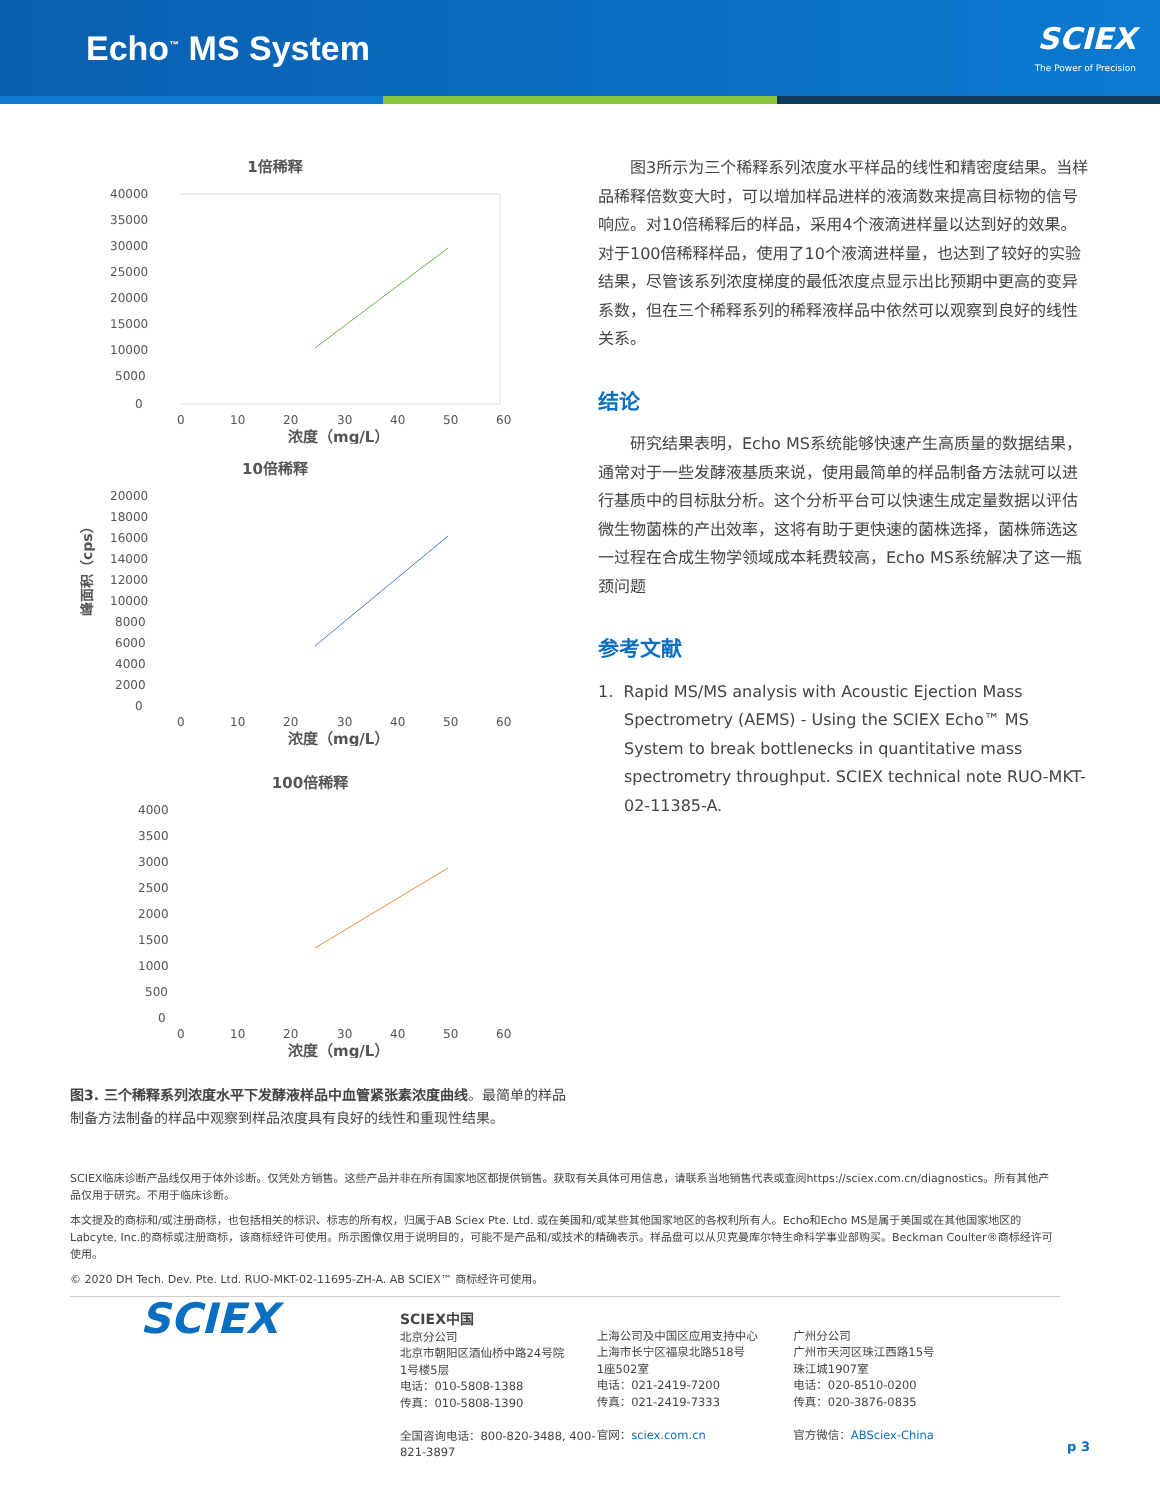Echo<sup>™</sup> MS System
SCIEX
The Power of Precision
1倍稀释
40000
35000
30000
25000
20000
15000
10000
5000
0
0
10
20
30
40
50
60
浓度（mg/L）
10倍稀释
20000
18000
16000
14000
12000
10000
8000
6000
4000
2000
0
峰面积（cps）
0
10
20
30
40
50
60
浓度（mg/L）
100倍稀释
4000
3500
3000
2500
2000
1500
1000
500
0
0
10
20
30
40
50
60
浓度（mg/L）
图3所示为三个稀释系列浓度水平样品的线性和精密度结果。当样品稀释倍数变大时，可以增加样品进样的液滴数来提高目标物的信号响应。对10倍稀释后的样品，采用4个液滴进样量以达到好的效果。对于100倍稀释样品，使用了10个液滴进样量，也达到了较好的实验结果，尽管该系列浓度梯度的最低浓度点显示出比预期中更高的变异系数，但在三个稀释系列的稀释液样品中依然可以观察到良好的线性关系。
结论
研究结果表明，Echo MS系统能够快速产生高质量的数据结果，通常对于一些发酵液基质来说，使用最简单的样品制备方法就可以进行基质中的目标肽分析。这个分析平台可以快速生成定量数据以评估微生物菌株的产出效率，这将有助于更快速的菌株选择，菌株筛选这一过程在合成生物学领域成本耗费较高，Echo MS系统解决了这一瓶颈问题
参考文献
1. Rapid MS/MS analysis with Acoustic Ejection Mass Spectrometry (AEMS) - Using the SCIEX Echo™ MS System to break bottlenecks in quantitative mass spectrometry throughput. SCIEX technical note RUO-MKT-02-11385-A.
图3. 三个稀释系列浓度水平下发酵液样品中血管紧张素浓度曲线。最简单的样品制备方法制备的样品中观察到样品浓度具有良好的线性和重现性结果。
SCIEX临床诊断产品线仅用于体外诊断。仅凭处方销售。这些产品并非在所有国家地区都提供销售。获取有关具体可用信息，请联系当地销售代表或查阅https://sciex.com.cn/diagnostics。所有其他产品仅用于研究。不用于临床诊断。
本文提及的商标和/或注册商标，也包括相关的标识、标志的所有权，归属于AB Sciex Pte. Ltd. 或在美国和/或某些其他国家地区的各权利所有人。Echo和Echo MS是属于美国或在其他国家地区的Labcyte, Inc.的商标或注册商标，该商标经许可使用。所示图像仅用于说明目的，可能不是产品和/或技术的精确表示。样品盘可以从贝克曼库尔特生命科学事业部购买。Beckman Coulter®商标经许可使用。
© 2020 DH Tech. Dev. Pte. Ltd. RUO-MKT-02-11695-ZH-A. AB SCIEX™ 商标经许可使用。
SCIEX
SCIEX中国
北京分公司
北京市朝阳区酒仙桥中路24号院
1号楼5层
电话：010-5808-1388
传真：010-5808-1390
全国咨询电话：800-820-3488, 400-821-3897
上海公司及中国区应用支持中心
上海市长宁区福泉北路518号
1座502室
电话：021-2419-7200
传真：021-2419-7333
官网：sciex.com.cn
广州分公司
广州市天河区珠江西路15号
珠江城1907室
电话：020-8510-0200
传真：020-3876-0835
官方微信：ABSciex-China
p 3